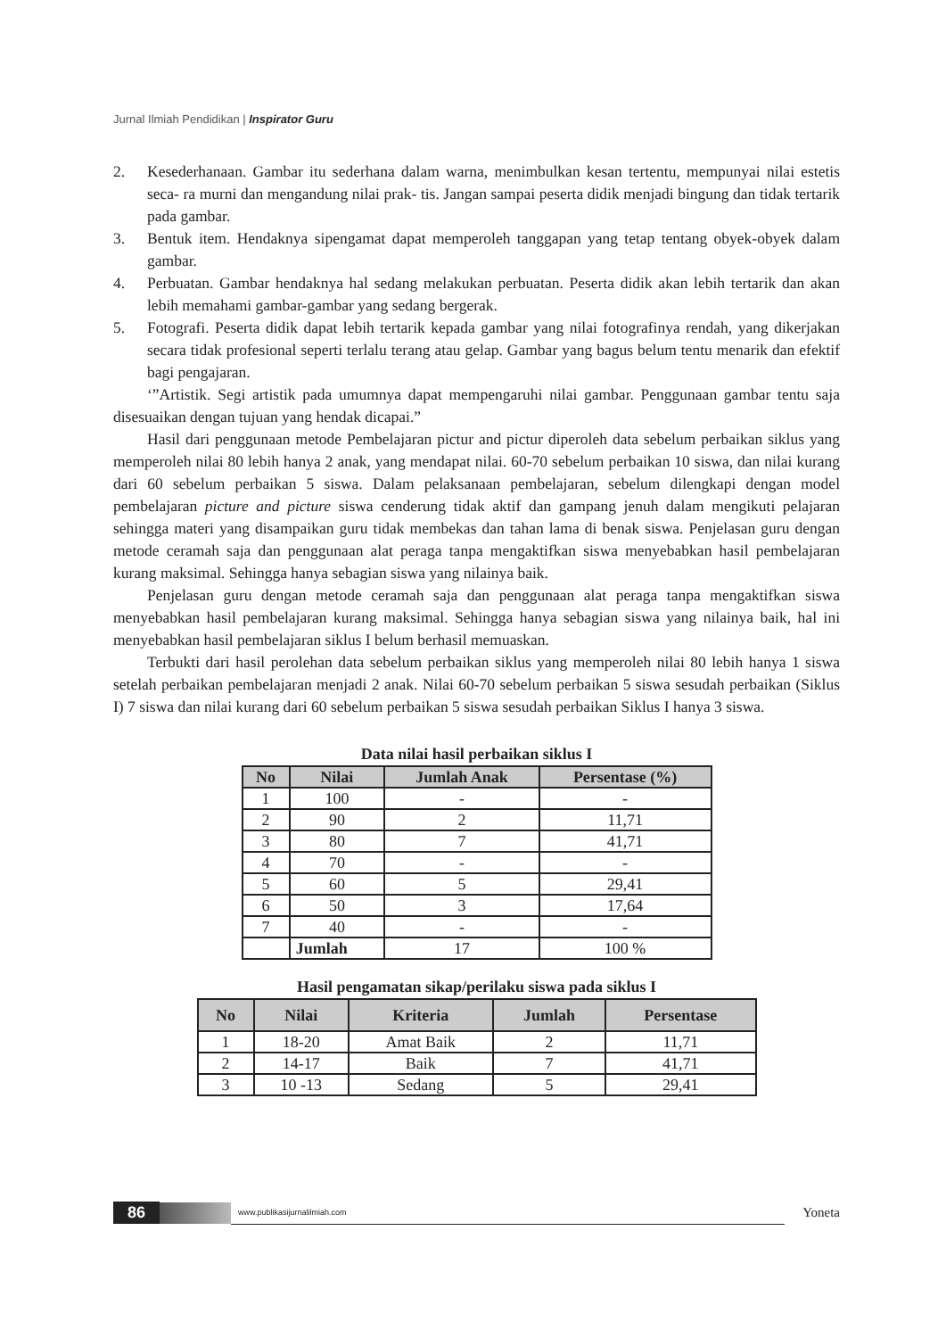Jurnal Ilmiah Pendidikan | Inspirator Guru
2. Kesederhanaan. Gambar itu sederhana dalam warna, menimbulkan kesan tertentu, mempunyai nilai estetis seca- ra murni dan mengandung nilai prak- tis. Jangan sampai peserta didik menjadi bingung dan tidak tertarik pada gambar.
3. Bentuk item. Hendaknya sipengamat dapat memperoleh tanggapan yang tetap tentang obyek-obyek dalam gambar.
4. Perbuatan. Gambar hendaknya hal sedang melakukan perbuatan. Peserta didik akan lebih tertarik dan akan lebih memahami gambar-gambar yang sedang bergerak.
5. Fotografi. Peserta didik dapat lebih tertarik kepada gambar yang nilai fotografinya rendah, yang dikerjakan secara tidak profesional seperti terlalu terang atau gelap. Gambar yang bagus belum tentu menarik dan efektif bagi pengajaran.
‘”Artistik. Segi artistik pada umumnya dapat mempengaruhi nilai gambar. Penggunaan gambar tentu saja disesuaikan dengan tujuan yang hendak dicapai.”
Hasil dari penggunaan metode Pembelajaran pictur and pictur diperoleh data sebelum perbaikan siklus yang memperoleh nilai 80 lebih hanya 2 anak, yang mendapat nilai. 60-70 sebelum perbaikan 10 siswa, dan nilai kurang dari 60 sebelum perbaikan 5 siswa. Dalam pelaksanaan pembelajaran, sebelum dilengkapi dengan model pembelajaran picture and picture siswa cenderung tidak aktif dan gampang jenuh dalam mengikuti pelajaran sehingga materi yang disampaikan guru tidak membekas dan tahan lama di benak siswa. Penjelasan guru dengan metode ceramah saja dan penggunaan alat peraga tanpa mengaktifkan siswa menyebabkan hasil pembelajaran kurang maksimal. Sehingga hanya sebagian siswa yang nilainya baik.
Penjelasan guru dengan metode ceramah saja dan penggunaan alat peraga tanpa mengaktifkan siswa menyebabkan hasil pembelajaran kurang maksimal. Sehingga hanya sebagian siswa yang nilainya baik, hal ini menyebabkan hasil pembelajaran siklus I belum berhasil memuaskan.
Terbukti dari hasil perolehan data sebelum perbaikan siklus yang memperoleh nilai 80 lebih hanya 1 siswa setelah perbaikan pembelajaran menjadi 2 anak. Nilai 60-70 sebelum perbaikan 5 siswa sesudah perbaikan (Siklus I) 7 siswa dan nilai kurang dari 60 sebelum perbaikan 5 siswa sesudah perbaikan Siklus I hanya 3 siswa.
Data nilai hasil perbaikan siklus I
| No | Nilai | Jumlah Anak | Persentase (%) |
| --- | --- | --- | --- |
| 1 | 100 | - | - |
| 2 | 90 | 2 | 11,71 |
| 3 | 80 | 7 | 41,71 |
| 4 | 70 | - | - |
| 5 | 60 | 5 | 29,41 |
| 6 | 50 | 3 | 17,64 |
| 7 | 40 | - | - |
| | Jumlah | 17 | 100 % |
Hasil pengamatan sikap/perilaku siswa pada siklus I
| No | Nilai | Kriteria | Jumlah | Persentase |
| --- | --- | --- | --- | --- |
| 1 | 18-20 | Amat Baik | 2 | 11,71 |
| 2 | 14-17 | Baik | 7 | 41,71 |
| 3 | 10 -13 | Sedang | 5 | 29,41 |
86 www.publikasijurnalilmiah.com Yoneta